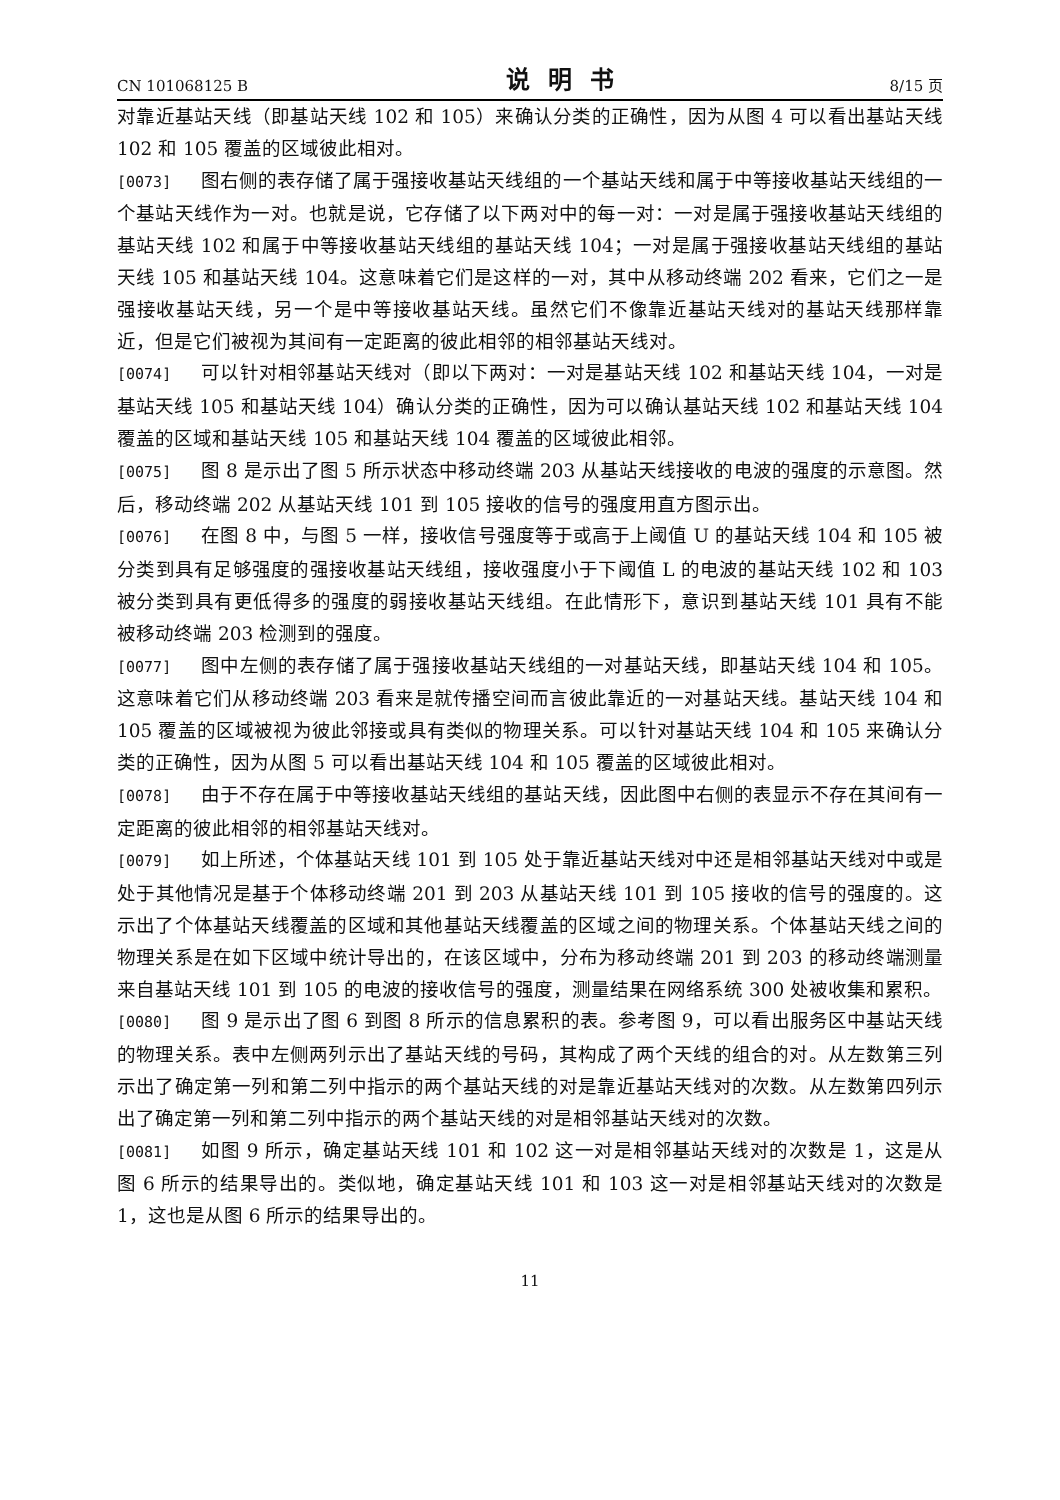CN 101068125 B 说明书 8/15 页
对靠近基站天线（即基站天线 102 和 105）来确认分类的正确性，因为从图 4 可以看出基站天线 102 和 105 覆盖的区域彼此相对。
[0073] 图右侧的表存储了属于强接收基站天线组的一个基站天线和属于中等接收基站天线组的一个基站天线作为一对。也就是说，它存储了以下两对中的每一对：一对是属于强接收基站天线组的基站天线 102 和属于中等接收基站天线组的基站天线 104；一对是属于强接收基站天线组的基站天线 105 和基站天线 104。这意味着它们是这样的一对，其中从移动终端 202 看来，它们之一是强接收基站天线，另一个是中等接收基站天线。虽然它们不像靠近基站天线对的基站天线那样靠近，但是它们被视为其间有一定距离的彼此相邻的相邻基站天线对。
[0074] 可以针对相邻基站天线对（即以下两对：一对是基站天线 102 和基站天线 104，一对是基站天线 105 和基站天线 104）确认分类的正确性，因为可以确认基站天线 102 和基站天线 104 覆盖的区域和基站天线 105 和基站天线 104 覆盖的区域彼此相邻。
[0075] 图 8 是示出了图 5 所示状态中移动终端 203 从基站天线接收的电波的强度的示意图。然后，移动终端 202 从基站天线 101 到 105 接收的信号的强度用直方图示出。
[0076] 在图 8 中，与图 5 一样，接收信号强度等于或高于上阈值 U 的基站天线 104 和 105 被分类到具有足够强度的强接收基站天线组，接收强度小于下阈值 L 的电波的基站天线 102 和 103 被分类到具有更低得多的强度的弱接收基站天线组。在此情形下，意识到基站天线 101 具有不能被移动终端 203 检测到的强度。
[0077] 图中左侧的表存储了属于强接收基站天线组的一对基站天线，即基站天线 104 和 105。这意味着它们从移动终端 203 看来是就传播空间而言彼此靠近的一对基站天线。基站天线 104 和 105 覆盖的区域被视为彼此邻接或具有类似的物理关系。可以针对基站天线 104 和 105 来确认分类的正确性，因为从图 5 可以看出基站天线 104 和 105 覆盖的区域彼此相对。
[0078] 由于不存在属于中等接收基站天线组的基站天线，因此图中右侧的表显示不存在其间有一定距离的彼此相邻的相邻基站天线对。
[0079] 如上所述，个体基站天线 101 到 105 处于靠近基站天线对中还是相邻基站天线对中或是处于其他情况是基于个体移动终端 201 到 203 从基站天线 101 到 105 接收的信号的强度的。这示出了个体基站天线覆盖的区域和其他基站天线覆盖的区域之间的物理关系。个体基站天线之间的物理关系是在如下区域中统计导出的，在该区域中，分布为移动终端 201 到 203 的移动终端测量来自基站天线 101 到 105 的电波的接收信号的强度，测量结果在网络系统 300 处被收集和累积。
[0080] 图 9 是示出了图 6 到图 8 所示的信息累积的表。参考图 9，可以看出服务区中基站天线的物理关系。表中左侧两列示出了基站天线的号码，其构成了两个天线的组合的对。从左数第三列示出了确定第一列和第二列中指示的两个基站天线的对是靠近基站天线对的次数。从左数第四列示出了确定第一列和第二列中指示的两个基站天线的对是相邻基站天线对的次数。
[0081] 如图 9 所示，确定基站天线 101 和 102 这一对是相邻基站天线对的次数是 1，这是从图 6 所示的结果导出的。类似地，确定基站天线 101 和 103 这一对是相邻基站天线对的次数是 1，这也是从图 6 所示的结果导出的。
11